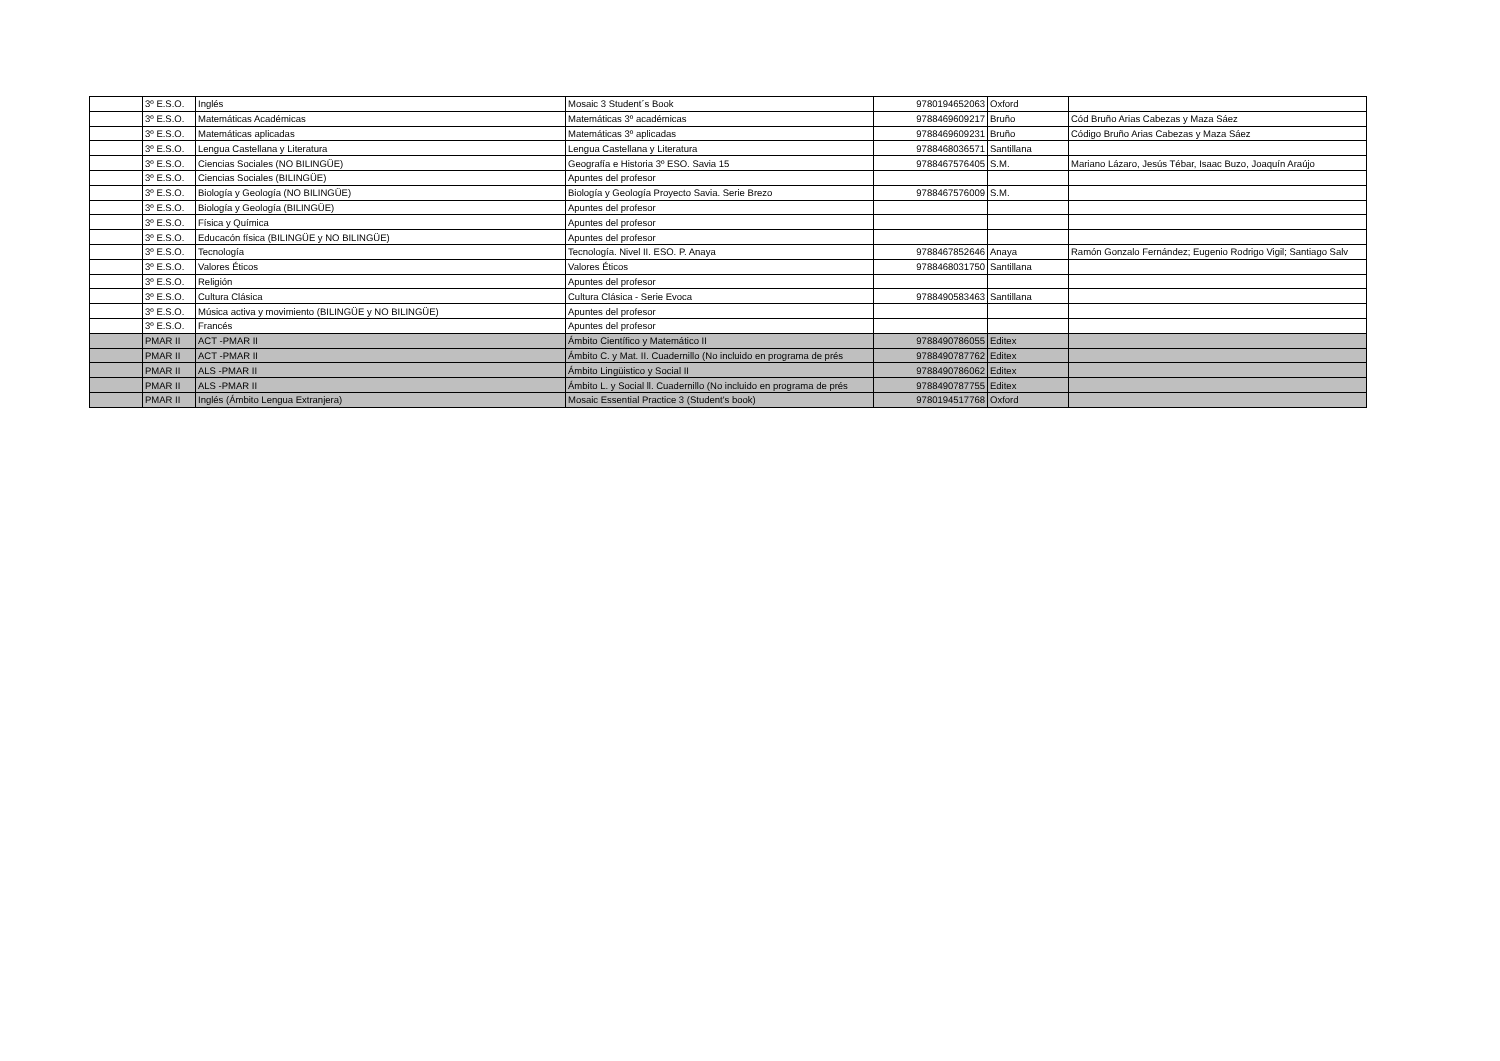| | 3º E.S.O. | Inglés | Mosaic 3 Student´s Book | 9780194652063 | Oxford | |
| | 3º E.S.O. | Matemáticas Académicas | Matemáticas 3º académicas | 9788469609217 | Bruño | Cód Bruño Arias Cabezas y Maza Sáez |
| | 3º E.S.O. | Matemáticas aplicadas | Matemáticas 3º aplicadas | 9788469609231 | Bruño | Código Bruño Arias Cabezas y Maza Sáez |
| | 3º E.S.O. | Lengua Castellana y Literatura | Lengua Castellana y Literatura | 9788468036571 | Santillana | |
| | 3º E.S.O. | Ciencias Sociales (NO BILINGÜE) | Geografía e Historia 3º ESO. Savia 15 | 9788467576405 | S.M. | Mariano Lázaro, Jesús Tébar, Isaac Buzo, Joaquín Araújo |
| | 3º E.S.O. | Ciencias Sociales (BILINGÜE) | Apuntes del profesor | | | |
| | 3º E.S.O. | Biología y Geología (NO BILINGÜE) | Biología y Geología Proyecto Savia. Serie Brezo | 9788467576009 | S.M. | |
| | 3º E.S.O. | Biología y Geología (BILINGÜE) | Apuntes del profesor | | | |
| | 3º E.S.O. | Física y Química | Apuntes del profesor | | | |
| | 3º E.S.O. | Educacón física (BILINGÜE y NO BILINGÜE) | Apuntes del profesor | | | |
| | 3º E.S.O. | Tecnología | Tecnología. Nivel II. ESO. P. Anaya | 9788467852646 | Anaya | Ramón Gonzalo Fernández; Eugenio Rodrigo Vigil; Santiago Salv |
| | 3º E.S.O. | Valores Éticos | Valores Éticos | 9788468031750 | Santillana | |
| | 3º E.S.O. | Religión | Apuntes del profesor | | | |
| | 3º E.S.O. | Cultura Clásica | Cultura Clásica - Serie Evoca | 9788490583463 | Santillana | |
| | 3º E.S.O. | Música activa y movimiento (BILINGÜE y NO BILINGÜE) | Apuntes del profesor | | | |
| | 3º E.S.O. | Francés | Apuntes del profesor | | | |
| | PMAR II | ACT -PMAR II | Ámbito Científico y Matemático II | 9788490786055 | Editex | |
| | PMAR II | ACT -PMAR II | Ámbito C. y Mat. II. Cuadernillo (No incluido en programa de prés | 9788490787762 | Editex | |
| | PMAR II | ALS -PMAR II | Ámbito Lingüistico y Social II | 9788490786062 | Editex | |
| | PMAR II | ALS -PMAR II | Ámbito L. y Social ll. Cuadernillo (No incluido en programa de prés | 9788490787755 | Editex | |
| | PMAR II | Inglés (Ámbito Lengua Extranjera) | Mosaic Essential Practice 3 (Student's book) | 9780194517768 | Oxford | |